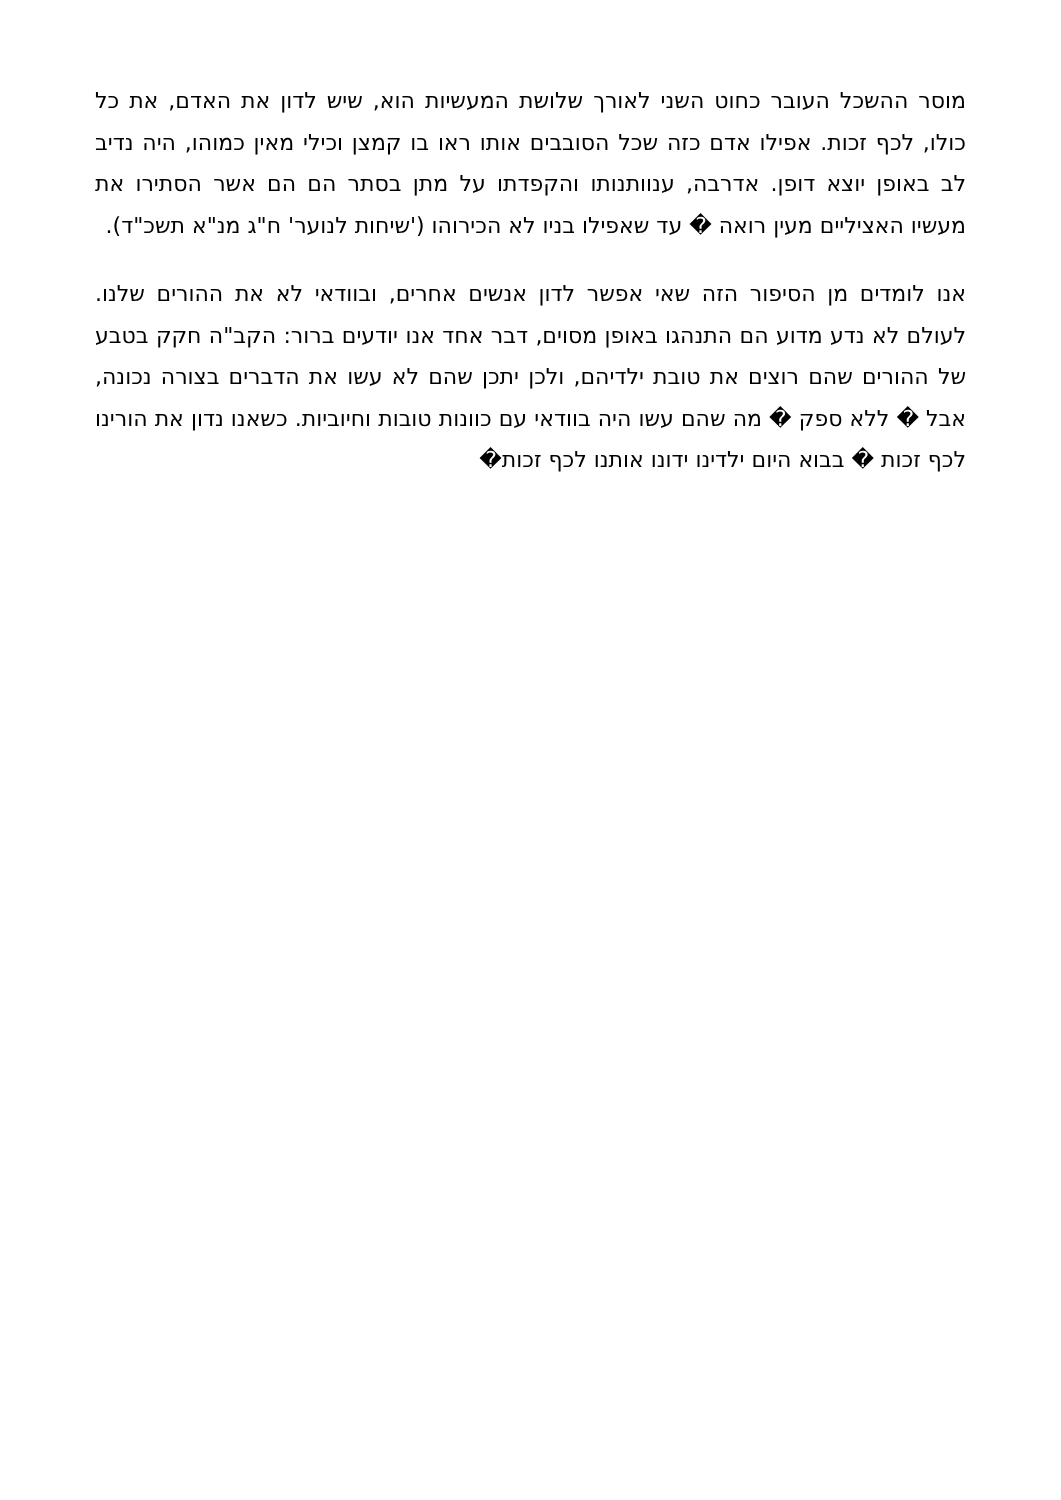מוסר ההשכל העובר כחוט השני לאורך שלושת המעשיות הוא, שיש לדון את האדם, את כל כולו, לכף זכות. אפילו אדם כזה שכל הסובבים אותו ראו בו קמצן וכילי מאין כמוהו, היה נדיב לב באופן יוצא דופן. אדרבה, ענוותנותו והקפדתו על מתן בסתר הם הם אשר הסתירו את מעשיו האציליים מעין רואה � עד שאפילו בניו לא הכירוהו ('שיחות לנוער' ח"ג מנ"א תשכ"ד).
אנו לומדים מן הסיפור הזה שאי אפשר לדון אנשים אחרים, ובוודאי לא את ההורים שלנו. לעולם לא נדע מדוע הם התנהגו באופן מסוים, דבר אחד אנו יודעים ברור: הקב"ה חקק בטבע של ההורים שהם רוצים את טובת ילדיהם, ולכן יתכן שהם לא עשו את הדברים בצורה נכונה, אבל � ללא ספק � מה שהם עשו היה בוודאי עם כוונות טובות וחיוביות. כשאנו נדון את הורינו לכף זכות � בבוא היום ילדינו ידונו אותנו לכף זכות�